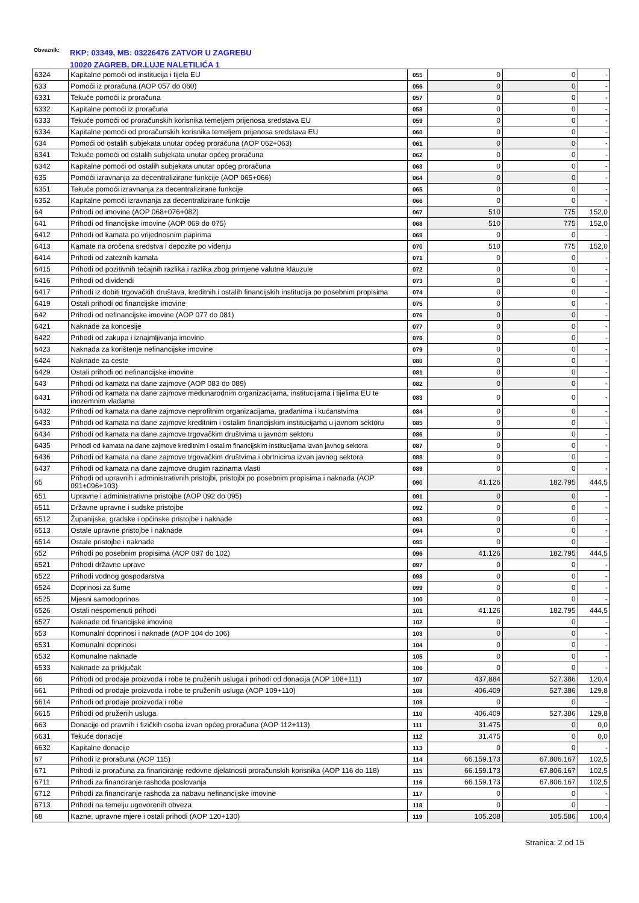Obveznik: RKP: 03349, MB: 03226476 ZATVOR U ZAGREBU
10020 ZAGREB, DR.LUJE NALETILIĆA 1
| 6324 | Kapitalne pomoći od institucija i tijela EU | 055 | 0 | 0 | - |
| 633 | Pomoći iz proračuna (AOP 057 do 060) | 056 | 0 | 0 | - |
| 6331 | Tekuće pomoći iz proračuna | 057 | 0 | 0 | - |
| 6332 | Kapitalne pomoći iz proračuna | 058 | 0 | 0 | - |
| 6333 | Tekuće pomoći od proračunskih korisnika temeljem prijenosa sredstava EU | 059 | 0 | 0 | - |
| 6334 | Kapitalne pomoći od proračunskih korisnika temeljem prijenosa sredstava EU | 060 | 0 | 0 | - |
| 634 | Pomoći od ostalih subjekata unutar općeg proračuna (AOP 062+063) | 061 | 0 | 0 | - |
| 6341 | Tekuće pomoći od ostalih subjekata unutar općeg proračuna | 062 | 0 | 0 | - |
| 6342 | Kapitalne pomoći od ostalih subjekata unutar općeg proračuna | 063 | 0 | 0 | - |
| 635 | Pomoći izravnanja za decentralizirane funkcije (AOP 065+066) | 064 | 0 | 0 | - |
| 6351 | Tekuće pomoći izravnanja za decentralizirane funkcije | 065 | 0 | 0 | - |
| 6352 | Kapitalne pomoći izravnanja za decentralizirane funkcije | 066 | 0 | 0 | - |
| 64 | Prihodi od imovine (AOP 068+076+082) | 067 | 510 | 775 | 152,0 |
| 641 | Prihodi od financijske imovine (AOP 069 do 075) | 068 | 510 | 775 | 152,0 |
| 6412 | Prihodi od kamata po vrijednosnim papirima | 069 | 0 | 0 | - |
| 6413 | Kamate na oročena sredstva i depozite po viđenju | 070 | 510 | 775 | 152,0 |
| 6414 | Prihodi od zateznih kamata | 071 | 0 | 0 | - |
| 6415 | Prihodi od pozitivnih tečajnih razlika i razlika zbog primjene valutne klauzule | 072 | 0 | 0 | - |
| 6416 | Prihodi od dividendi | 073 | 0 | 0 | - |
| 6417 | Prihodi iz dobiti trgovačkih društava, kreditnih i ostalih financijskih institucija po posebnim propisima | 074 | 0 | 0 | - |
| 6419 | Ostali prihodi od financijske imovine | 075 | 0 | 0 | - |
| 642 | Prihodi od nefinancijske imovine (AOP 077 do 081) | 076 | 0 | 0 | - |
| 6421 | Naknade za koncesije | 077 | 0 | 0 | - |
| 6422 | Prihodi od zakupa i iznajmljivanja imovine | 078 | 0 | 0 | - |
| 6423 | Naknada za korištenje nefinancijske imovine | 079 | 0 | 0 | - |
| 6424 | Naknade za ceste | 080 | 0 | 0 | - |
| 6429 | Ostali prihodi od nefinancijske imovine | 081 | 0 | 0 | - |
| 643 | Prihodi od kamata na dane zajmove (AOP 083 do 089) | 082 | 0 | 0 | - |
| 6431 | Prihodi od kamata na dane zajmove međunarodnim organizacijama, institucijama i tijelima EU te inozemnim vladama | 083 | 0 | 0 | - |
| 6432 | Prihodi od kamata na dane zajmove neprofitnim organizacijama, građanima i kućanstvima | 084 | 0 | 0 | - |
| 6433 | Prihodi od kamata na dane zajmove kreditnim i ostalim financijskim institucijama u javnom sektoru | 085 | 0 | 0 | - |
| 6434 | Prihodi od kamata na dane zajmove trgovačkim društvima u javnom sektoru | 086 | 0 | 0 | - |
| 6435 | Prihodi od kamata na dane zajmove kreditnim i ostalim financijskim institucijama izvan javnog sektora | 087 | 0 | 0 | - |
| 6436 | Prihodi od kamata na dane zajmove trgovačkim društvima i obrtnicima izvan javnog sektora | 088 | 0 | 0 | - |
| 6437 | Prihodi od kamata na dane zajmove drugim razinama vlasti | 089 | 0 | 0 | - |
| 65 | Prihodi od upravnih i administrativnih pristojbi, pristojbi po posebnim propisima i naknada (AOP 091+096+103) | 090 | 41.126 | 182.795 | 444,5 |
| 651 | Upravne i administrativne pristojbe (AOP 092 do 095) | 091 | 0 | 0 | - |
| 6511 | Državne upravne i sudske pristojbe | 092 | 0 | 0 | - |
| 6512 | Županijske, gradske i općinske pristojbe i naknade | 093 | 0 | 0 | - |
| 6513 | Ostale upravne pristojbe i naknade | 094 | 0 | 0 | - |
| 6514 | Ostale pristojbe i naknade | 095 | 0 | 0 | - |
| 652 | Prihodi po posebnim propisima (AOP 097 do 102) | 096 | 41.126 | 182.795 | 444,5 |
| 6521 | Prihodi državne uprave | 097 | 0 | 0 | - |
| 6522 | Prihodi vodnog gospodarstva | 098 | 0 | 0 | - |
| 6524 | Doprinosi za šume | 099 | 0 | 0 | - |
| 6525 | Mjesni samodoprinos | 100 | 0 | 0 | - |
| 6526 | Ostali nespomenuti prihodi | 101 | 41.126 | 182.795 | 444,5 |
| 6527 | Naknade od financijske imovine | 102 | 0 | 0 | - |
| 653 | Komunalni doprinosi i naknade (AOP 104 do 106) | 103 | 0 | 0 | - |
| 6531 | Komunalni doprinosi | 104 | 0 | 0 | - |
| 6532 | Komunalne naknade | 105 | 0 | 0 | - |
| 6533 | Naknade za priključak | 106 | 0 | 0 | - |
| 66 | Prihodi od prodaje proizvoda i robe te pruženih usluga i prihodi od donacija (AOP 108+111) | 107 | 437.884 | 527.386 | 120,4 |
| 661 | Prihodi od prodaje proizvoda i robe te pruženih usluga (AOP 109+110) | 108 | 406.409 | 527.386 | 129,8 |
| 6614 | Prihodi od prodaje proizvoda i robe | 109 | 0 | 0 | - |
| 6615 | Prihodi od pruženih usluga | 110 | 406.409 | 527.386 | 129,8 |
| 663 | Donacije od pravnih i fizičkih osoba izvan općeg proračuna (AOP 112+113) | 111 | 31.475 | 0 | 0,0 |
| 6631 | Tekuće donacije | 112 | 31.475 | 0 | 0,0 |
| 6632 | Kapitalne donacije | 113 | 0 | 0 | - |
| 67 | Prihodi iz proračuna (AOP 115) | 114 | 66.159.173 | 67.806.167 | 102,5 |
| 671 | Prihodi iz proračuna za financiranje redovne djelatnosti proračunskih korisnika (AOP 116 do 118) | 115 | 66.159.173 | 67.806.167 | 102,5 |
| 6711 | Prihodi za financiranje rashoda poslovanja | 116 | 66.159.173 | 67.806.167 | 102,5 |
| 6712 | Prihodi za financiranje rashoda za nabavu nefinancijske imovine | 117 | 0 | 0 | - |
| 6713 | Prihodi na temelju ugovorenih obveza | 118 | 0 | 0 | - |
| 68 | Kazne, upravne mjere i ostali prihodi (AOP 120+130) | 119 | 105.208 | 105.586 | 100,4 |
Stranica: 2 od 15